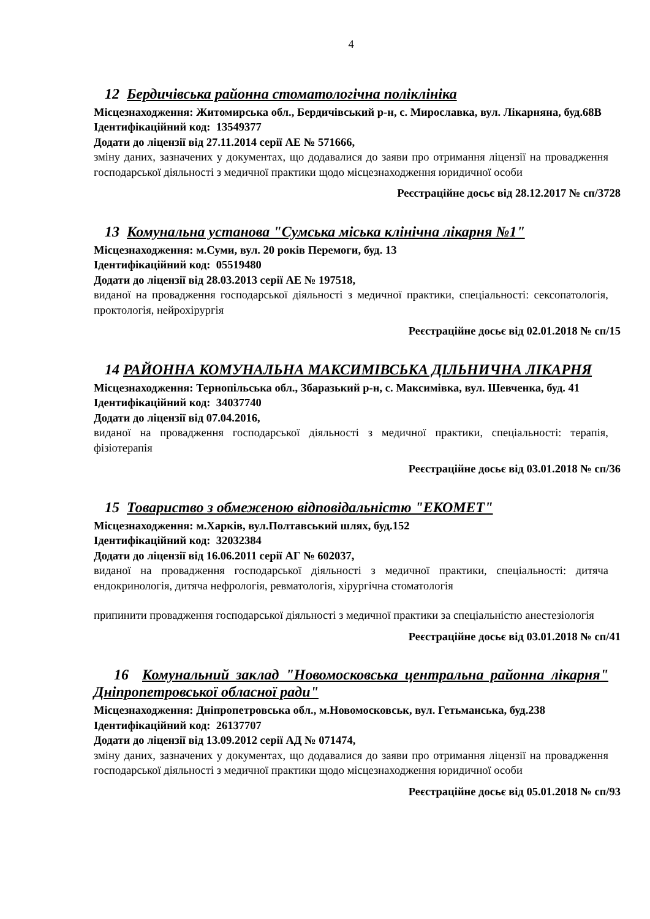4
12 Бердичівська районна стоматологічна поліклініка
Місцезнаходження: Житомирська обл., Бердичівський р-н, с. Мирославка, вул. Лікарняна, буд.68В
Ідентифікаційний код: 13549377
Додати до ліцензії від 27.11.2014 серії АЕ № 571666,
зміну даних, зазначених у документах, що додавалися до заяви про отримання ліцензії на провадження господарської діяльності з медичної практики щодо місцезнаходження юридичної особи
Реєстраційне досьє від 28.12.2017 № сп/3728
13 Комунальна установа "Сумська міська клінічна лікарня №1"
Місцезнаходження: м.Суми, вул. 20 років Перемоги, буд. 13
Ідентифікаційний код: 05519480
Додати до ліцензії від 28.03.2013 серії АЕ № 197518,
виданої на провадження господарської діяльності з медичної практики, спеціальності: сексопатологія, проктологія, нейрохірургія
Реєстраційне досьє від 02.01.2018 № сп/15
14 РАЙОННА КОМУНАЛЬНА МАКСИМІВСЬКА ДІЛЬНИЧНА ЛІКАРНЯ
Місцезнаходження: Тернопільська обл., Збаразький р-н, с. Максимівка, вул. Шевченка, буд. 41
Ідентифікаційний код: 34037740
Додати до ліцензії від 07.04.2016,
виданої на провадження господарської діяльності з медичної практики, спеціальності: терапія, фізіотерапія
Реєстраційне досьє від 03.01.2018 № сп/36
15 Товариство з обмеженою відповідальністю "ЕКОМЕТ"
Місцезнаходження: м.Харків, вул.Полтавський шлях, буд.152
Ідентифікаційний код: 32032384
Додати до ліцензії від 16.06.2011 серії АГ № 602037,
виданої на провадження господарської діяльності з медичної практики, спеціальності: дитяча ендокринологія, дитяча нефрологія, ревматологія, хірургічна стоматологія
припинити провадження господарської діяльності з медичної практики за спеціальністю анестезіологія
Реєстраційне досьє від 03.01.2018 № сп/41
16 Комунальний заклад "Новомосковська центральна районна лікарня" Дніпропетровської обласної ради"
Місцезнаходження: Дніпропетровська обл., м.Новомосковськ, вул. Гетьманська, буд.238
Ідентифікаційний код: 26137707
Додати до ліцензії від 13.09.2012 серії АД № 071474,
зміну даних, зазначених у документах, що додавалися до заяви про отримання ліцензії на провадження господарської діяльності з медичної практики щодо місцезнаходження юридичної особи
Реєстраційне досьє від 05.01.2018 № сп/93